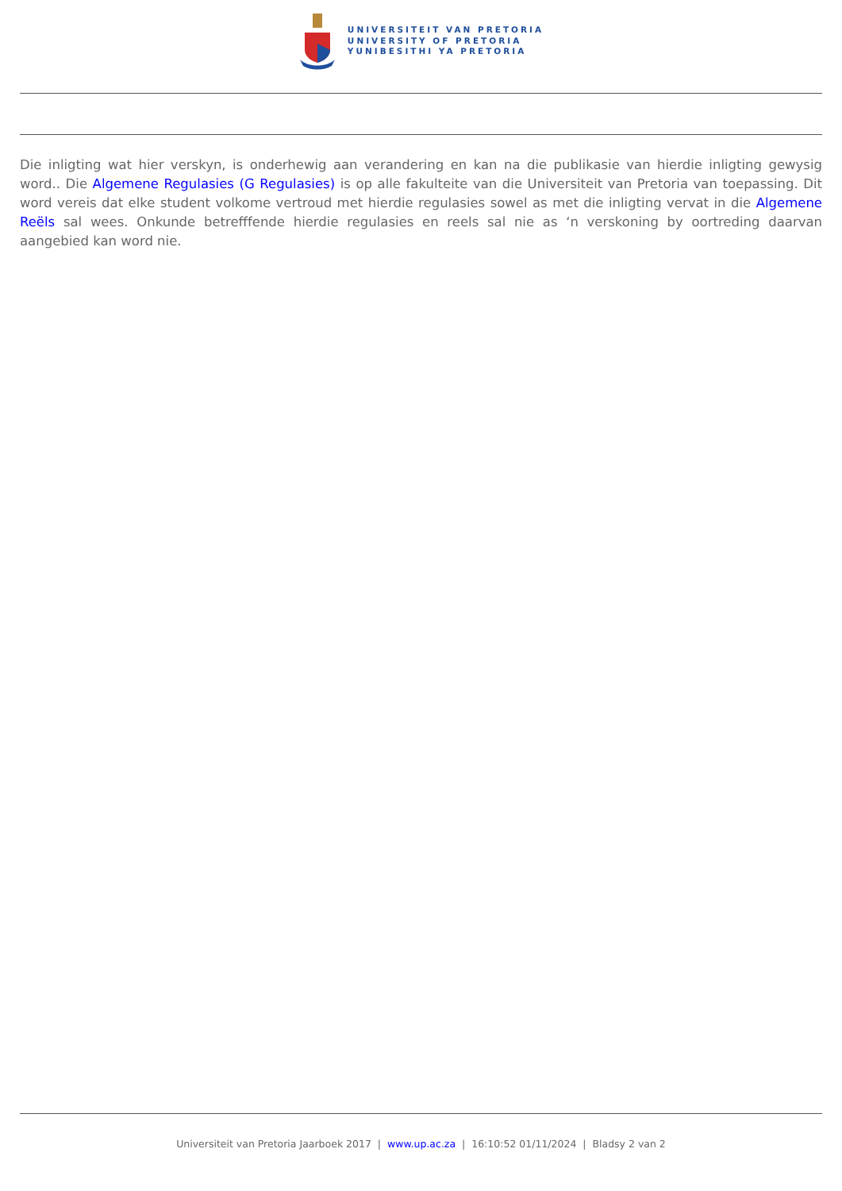UNIVERSITEIT VAN PRETORIA
UNIVERSITY OF PRETORIA
YUNIBESITHI YA PRETORIA
Die inligting wat hier verskyn, is onderhewig aan verandering en kan na die publikasie van hierdie inligting gewysig word.. Die Algemene Regulasies (G Regulasies) is op alle fakulteite van die Universiteit van Pretoria van toepassing. Dit word vereis dat elke student volkome vertroud met hierdie regulasies sowel as met die inligting vervat in die Algemene Reëls sal wees. Onkunde betrefffende hierdie regulasies en reels sal nie as ‘n verskoning by oortreding daarvan aangebied kan word nie.
Universiteit van Pretoria Jaarboek 2017 | www.up.ac.za | 16:10:52 01/11/2024 | Bladsy 2 van 2